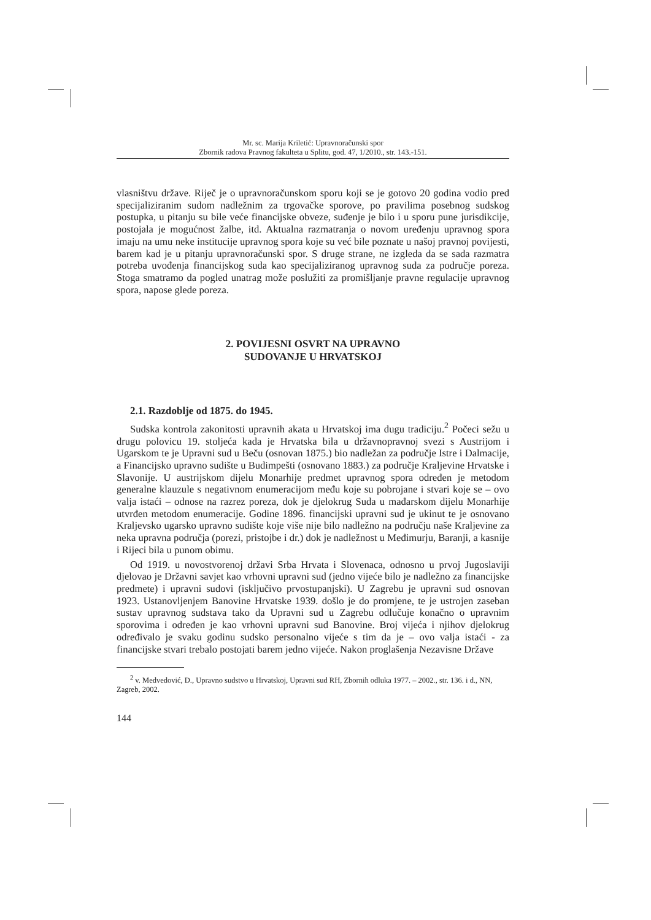Mr. sc. Marija Kriletić: Upravnoračunski spor
Zbornik radova Pravnog fakulteta u Splitu, god. 47, 1/2010., str. 143.-151.
vlasništvu države. Riječ je o upravnoračunskom sporu koji se je gotovo 20 godina vodio pred specijaliziranim sudom nadležnim za trgovačke sporove, po pravilima posebnog sudskog postupka, u pitanju su bile veće financijske obveze, suđenje je bilo i u sporu pune jurisdikcije, postojala je mogućnost žalbe, itd. Aktualna razmatranja o novom uređenju upravnog spora imaju na umu neke institucije upravnog spora koje su već bile poznate u našoj pravnoj povijesti, barem kad je u pitanju upravnoračunski spor. S druge strane, ne izgleda da se sada razmatra potreba uvođenja financijskog suda kao specijaliziranog upravnog suda za područje poreza. Stoga smatramo da pogled unatrag može poslužiti za promišljanje pravne regulacije upravnog spora, napose glede poreza.
2. POVIJESNI OSVRT NA UPRAVNO
SUDOVANJE U HRVATSKOJ
2.1. Razdoblje od 1875. do 1945.
Sudska kontrola zakonitosti upravnih akata u Hrvatskoj ima dugu tradiciju.<sup>2</sup> Počeci sežu u drugu polovicu 19. stoljeća kada je Hrvatska bila u državnopravnoj svezi s Austrijom i Ugarskom te je Upravni sud u Beču (osnovan 1875.) bio nadležan za područje Istre i Dalmacije, a Financijsko upravno sudište u Budimpešti (osnovano 1883.) za područje Kraljevine Hrvatske i Slavonije. U austrijskom dijelu Monarhije predmet upravnog spora određen je metodom generalne klauzule s negativnom enumeracijom među koje su pobrojane i stvari koje se – ovo valja istaći – odnose na razrez poreza, dok je djelokrug Suda u mađarskom dijelu Monarhije utvrđen metodom enumeracije. Godine 1896. financijski upravni sud je ukinut te je osnovano Kraljevsko ugarsko upravno sudište koje više nije bilo nadležno na području naše Kraljevine za neka upravna područja (porezi, pristojbe i dr.) dok je nadležnost u Međimurju, Baranji, a kasnije i Rijeci bila u punom obimu.
Od 1919. u novostvorenoj državi Srba Hrvata i Slovenaca, odnosno u prvoj Jugoslaviji djelovao je Državni savjet kao vrhovni upravni sud (jedno vijeće bilo je nadležno za financijske predmete) i upravni sudovi (isključivo prvostupanjski). U Zagrebu je upravni sud osnovan 1923. Ustanovljenjem Banovine Hrvatske 1939. došlo je do promjene, te je ustrojen zaseban sustav upravnog sudstava tako da Upravni sud u Zagrebu odlučuje konačno o upravnim sporovima i određen je kao vrhovni upravni sud Banovine. Broj vijeća i njihov djelokrug određivalo je svaku godinu sudsko personalno vijeće s tim da je – ovo valja istaći - za financijske stvari trebalo postojati barem jedno vijeće. Nakon proglašenja Nezavisne Države
<sup>2</sup> v. Medvedović, D., Upravno sudstvo u Hrvatskoj, Upravni sud RH, Zbornih odluka 1977. – 2002., str. 136. i d., NN, Zagreb, 2002.
144